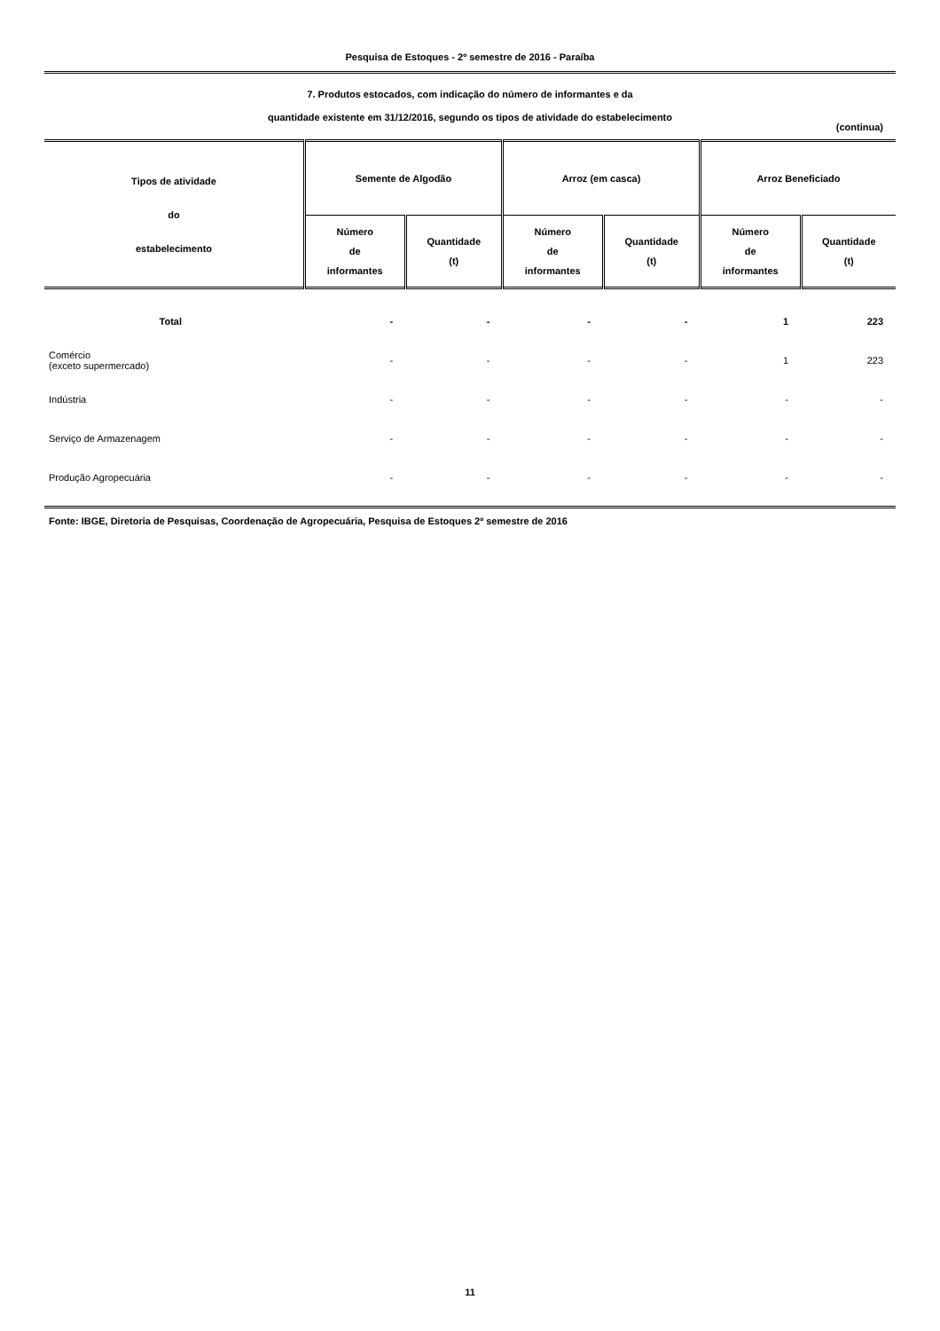Pesquisa de Estoques - 2º semestre de 2016 - Paraíba
7. Produtos estocados, com indicação do número de informantes e da
quantidade existente em 31/12/2016, segundo os tipos de atividade do estabelecimento
(continua)
| Tipos de atividade do estabelecimento | Semente de Algodão | | Arroz (em casca) | | Arroz Beneficiado | |
| --- | --- | --- | --- | --- | --- | --- |
| | Número de informantes | Quantidade (t) | Número de informantes | Quantidade (t) | Número de informantes | Quantidade (t) |
| Total | - | - | - | - | 1 | 223 |
| Comércio (exceto supermercado) | - | - | - | - | 1 | 223 |
| Indústria | - | - | - | - | - | - |
| Serviço de Armazenagem | - | - | - | - | - | - |
| Produção Agropecuária | - | - | - | - | - | - |
Fonte: IBGE, Diretoria de Pesquisas, Coordenação de Agropecuária, Pesquisa de Estoques 2º semestre de 2016
11